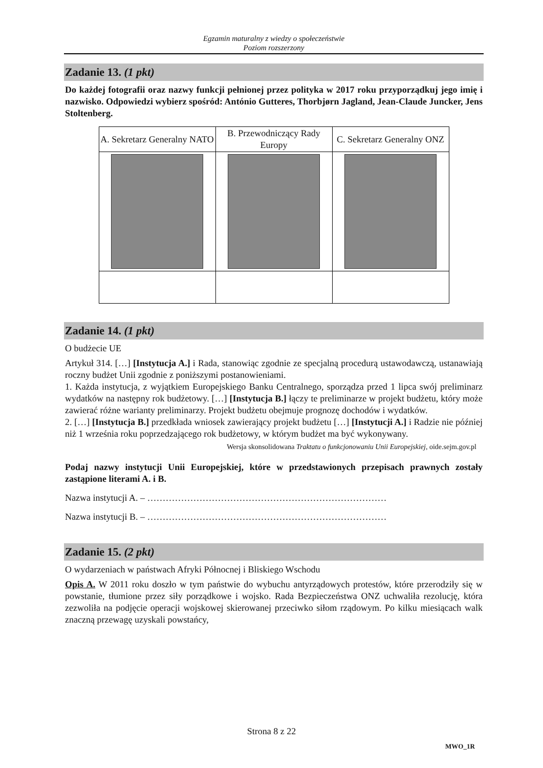Egzamin maturalny z wiedzy o społeczeństwie
Poziom rozszerzony
Zadanie 13. (1 pkt)
Do każdej fotografii oraz nazwy funkcji pełnionej przez polityka w 2017 roku przyporządkuj jego imię i nazwisko. Odpowiedzi wybierz spośród: António Gutteres, Thorbjørn Jagland, Jean-Claude Juncker, Jens Stoltenberg.
| A. Sekretarz Generalny NATO | B. Przewodniczący Rady Europy | C. Sekretarz Generalny ONZ |
Zadanie 14. (1 pkt)
O budżecie UE
Artykuł 314. […] [Instytucja A.] i Rada, stanowiąc zgodnie ze specjalną procedurą ustawodawczą, ustanawiają roczny budżet Unii zgodnie z poniższymi postanowieniami.
1. Każda instytucja, z wyjątkiem Europejskiego Banku Centralnego, sporządza przed 1 lipca swój preliminarz wydatków na następny rok budżetowy. […] [Instytucja B.] łączy te preliminarze w projekt budżetu, który może zawierać różne warianty preliminarzy. Projekt budżetu obejmuje prognozę dochodów i wydatków.
2. […] [Instytucja B.] przedkłada wniosek zawierający projekt budżetu […] [Instytucji A.] i Radzie nie później niż 1 września roku poprzedzającego rok budżetowy, w którym budżet ma być wykonywany.
Wersja skonsolidowana Traktatu o funkcjonowaniu Unii Europejskiej, oide.sejm.gov.pl
Podaj nazwy instytucji Unii Europejskiej, które w przedstawionych przepisach prawnych zostały zastąpione literami A. i B.
Nazwa instytucji A. – ……………………………………………………………………
Nazwa instytucji B. – ……………………………………………………………………
Zadanie 15. (2 pkt)
O wydarzeniach w państwach Afryki Północnej i Bliskiego Wschodu
Opis A. W 2011 roku doszło w tym państwie do wybuchu antyrządowych protestów, które przerodziły się w powstanie, tłumione przez siły porządkowe i wojsko. Rada Bezpieczeństwa ONZ uchwaliła rezolucję, która zezwoliła na podjęcie operacji wojskowej skierowanej przeciwko siłom rządowym. Po kilku miesiącach walk znaczną przewagę uzyskali powstańcy,
Strona 8 z 22
MWO_1R